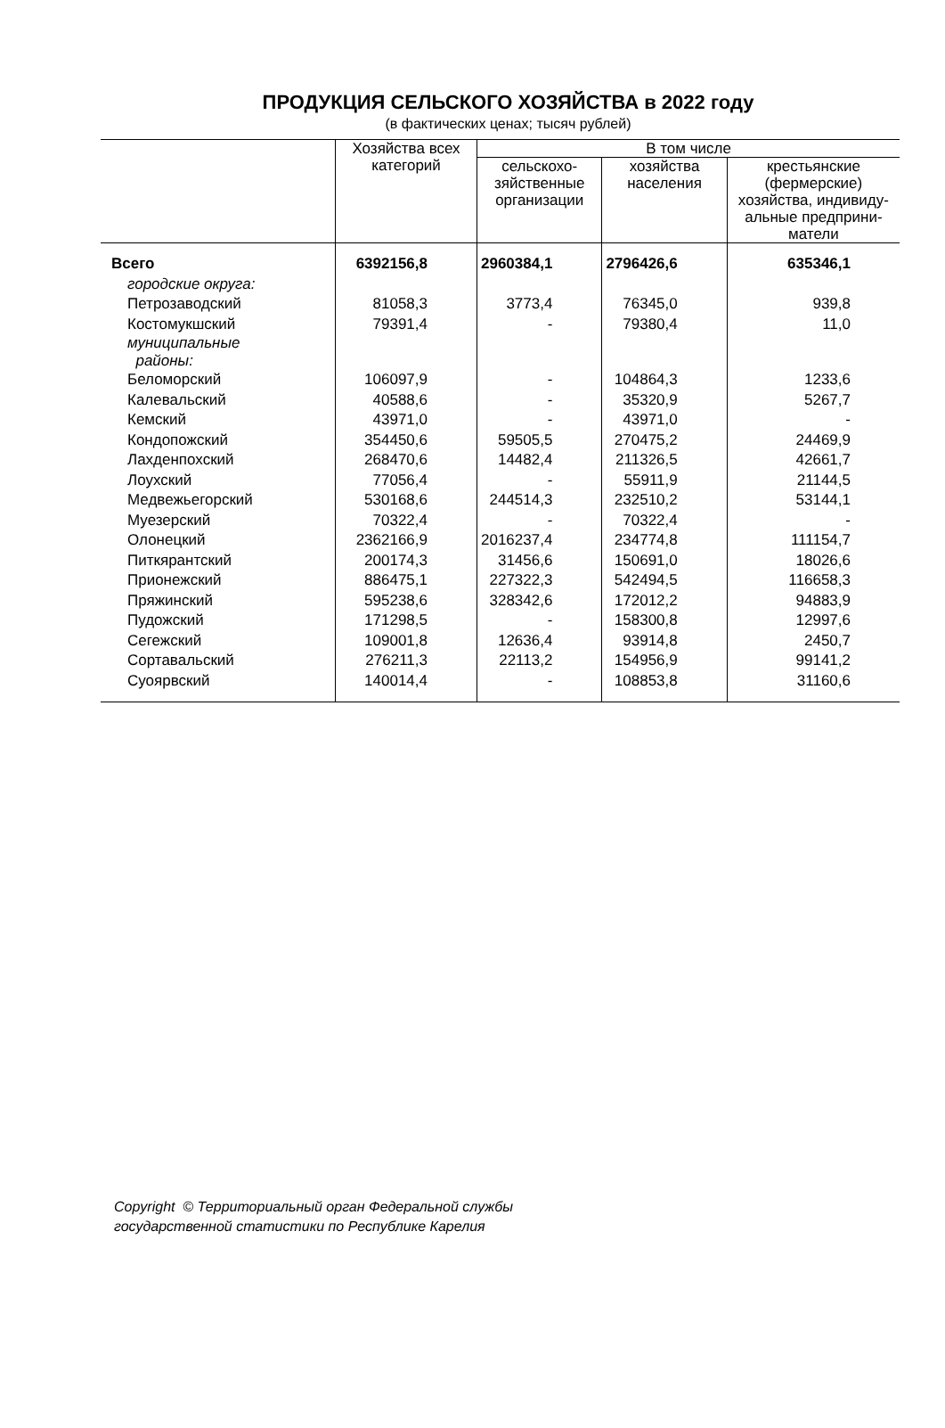ПРОДУКЦИЯ СЕЛЬСКОГО ХОЗЯЙСТВА в 2022 году
(в фактических ценах; тысяч рублей)
| | Хозяйства всех категорий | В том числе | | |
| --- | --- | --- | --- | --- |
| | | сельскохо- зяйственные организации | хозяйства населения | крестьянские (фермерские) хозяйства, индивиду- альные предприни- матели |
| Всего | 6392156,8 | 2960384,1 | 2796426,6 | 635346,1 |
| городские округа: | | | | |
| Петрозаводский | 81058,3 | 3773,4 | 76345,0 | 939,8 |
| Костомукшский | 79391,4 | - | 79380,4 | 11,0 |
| муниципальные районы: | | | | |
| Беломорский | 106097,9 | - | 104864,3 | 1233,6 |
| Калевальский | 40588,6 | - | 35320,9 | 5267,7 |
| Кемский | 43971,0 | - | 43971,0 | - |
| Кондопожский | 354450,6 | 59505,5 | 270475,2 | 24469,9 |
| Лахденпохский | 268470,6 | 14482,4 | 211326,5 | 42661,7 |
| Лоухский | 77056,4 | - | 55911,9 | 21144,5 |
| Медвежьегорский | 530168,6 | 244514,3 | 232510,2 | 53144,1 |
| Муезерский | 70322,4 | - | 70322,4 | - |
| Олонецкий | 2362166,9 | 2016237,4 | 234774,8 | 111154,7 |
| Питкярантский | 200174,3 | 31456,6 | 150691,0 | 18026,6 |
| Прионежский | 886475,1 | 227322,3 | 542494,5 | 116658,3 |
| Пряжинский | 595238,6 | 328342,6 | 172012,2 | 94883,9 |
| Пудожский | 171298,5 | - | 158300,8 | 12997,6 |
| Сегежский | 109001,8 | 12636,4 | 93914,8 | 2450,7 |
| Сортавальский | 276211,3 | 22113,2 | 154956,9 | 99141,2 |
| Суоярвский | 140014,4 | - | 108853,8 | 31160,6 |
Copyright © Территориальный орган Федеральной службы
государственной статистики по Республике Карелия